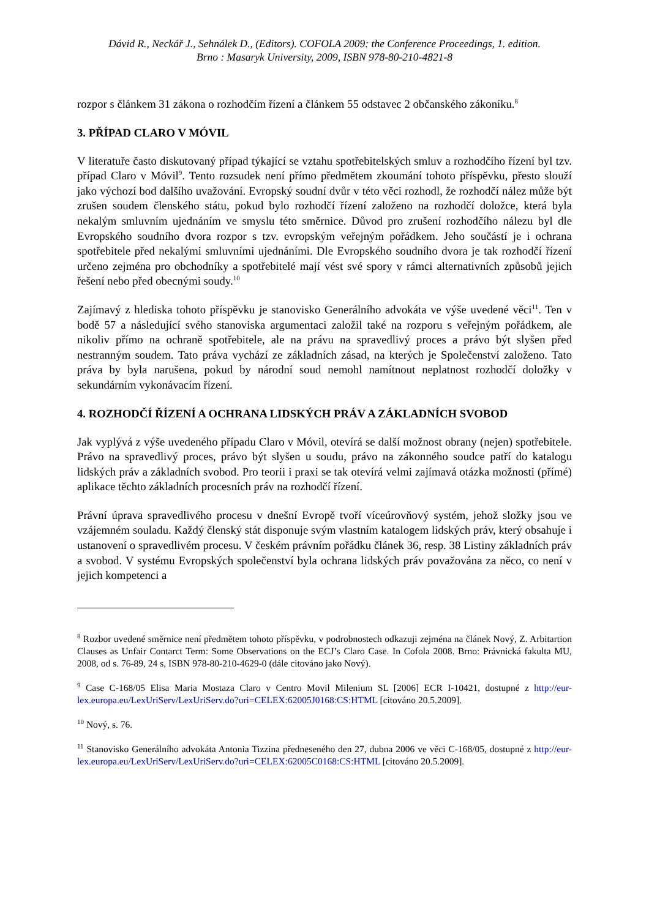Dávid R., Neckář J., Sehnálek D., (Editors). COFOLA 2009: the Conference Proceedings, 1. edition.
Brno : Masaryk University, 2009, ISBN 978-80-210-4821-8
rozpor s článkem 31 zákona o rozhodčím řízení a článkem 55 odstavec 2 občanského zákoníku.<sup>8</sup>
3. PŘÍPAD CLARO V MÓVIL
V literatuře často diskutovaný případ týkající se vztahu spotřebitelských smluv a rozhodčího řízení byl tzv. případ Claro v Móvil<sup>9</sup>. Tento rozsudek není přímo předmětem zkoumání tohoto příspěvku, přesto slouží jako výchozí bod dalšího uvažování. Evropský soudní dvůr v této věci rozhodl, že rozhodčí nález může být zrušen soudem členského státu, pokud bylo rozhodčí řízení založeno na rozhodčí doložce, která byla nekalým smluvním ujednáním ve smyslu této směrnice. Důvod pro zrušení rozhodčího nálezu byl dle Evropského soudního dvora rozpor s tzv. evropským veřejným pořádkem. Jeho součástí je i ochrana spotřebitele před nekalými smluvními ujednáními. Dle Evropského soudního dvora je tak rozhodčí řízení určeno zejména pro obchodníky a spotřebitelé mají vést své spory v rámci alternativních způsobů jejich řešení nebo před obecnými soudy.<sup>10</sup>
Zajímavý z hlediska tohoto příspěvku je stanovisko Generálního advokáta ve výše uvedené věci<sup>11</sup>. Ten v bodě 57 a následující svého stanoviska argumentaci založil také na rozporu s veřejným pořádkem, ale nikoliv přímo na ochraně spotřebitele, ale na právu na spravedlivý proces a právo být slyšen před nestranným soudem. Tato práva vychází ze základních zásad, na kterých je Společenství založeno. Tato práva by byla narušena, pokud by národní soud nemohl namítnout neplatnost rozhodčí doložky v sekundárním vykonávacím řízení.
4. ROZHODČÍ ŘÍZENÍ A OCHRANA LIDSKÝCH PRÁV A ZÁKLADNÍCH SVOBOD
Jak vyplývá z výše uvedeného případu Claro v Móvil, otevírá se další možnost obrany (nejen) spotřebitele. Právo na spravedlivý proces, právo být slyšen u soudu, právo na zákonného soudce patří do katalogu lidských práv a základních svobod. Pro teorii i praxi se tak otevírá velmi zajímavá otázka možnosti (přímé) aplikace těchto základních procesních práv na rozhodčí řízení.
Právní úprava spravedlivého procesu v dnešní Evropě tvoří víceúrovňový systém, jehož složky jsou ve vzájemném souladu. Každý členský stát disponuje svým vlastním katalogem lidských práv, který obsahuje i ustanovení o spravedlivém procesu. V českém právním pořádku článek 36, resp. 38 Listiny základních práv a svobod. V systému Evropských společenství byla ochrana lidských práv považována za něco, co není v jejich kompetenci a
<sup>8</sup> Rozbor uvedené směrnice není předmětem tohoto příspěvku, v podrobnostech odkazuji zejména na článek Nový, Z. Arbitartion Clauses as Unfair Contarct Term: Some Observations on the ECJ’s Claro Case. In Cofola 2008. Brno: Právnická fakulta MU, 2008, od s. 76-89, 24 s, ISBN 978-80-210-4629-0 (dále citováno jako Nový).
<sup>9</sup> Case C-168/05 Elisa Maria Mostaza Claro v Centro Movil Milenium SL [2006] ECR I-10421, dostupné z http://eur-lex.europa.eu/LexUriServ/LexUriServ.do?uri=CELEX:62005J0168:CS:HTML [citováno 20.5.2009].
<sup>10</sup> Nový, s. 76.
<sup>11</sup> Stanovisko Generálního advokáta Antonia Tizzina předneseného den 27, dubna 2006 ve věci C-168/05, dostupné z http://eur-lex.europa.eu/LexUriServ/LexUriServ.do?uri=CELEX:62005C0168:CS:HTML [citováno 20.5.2009].